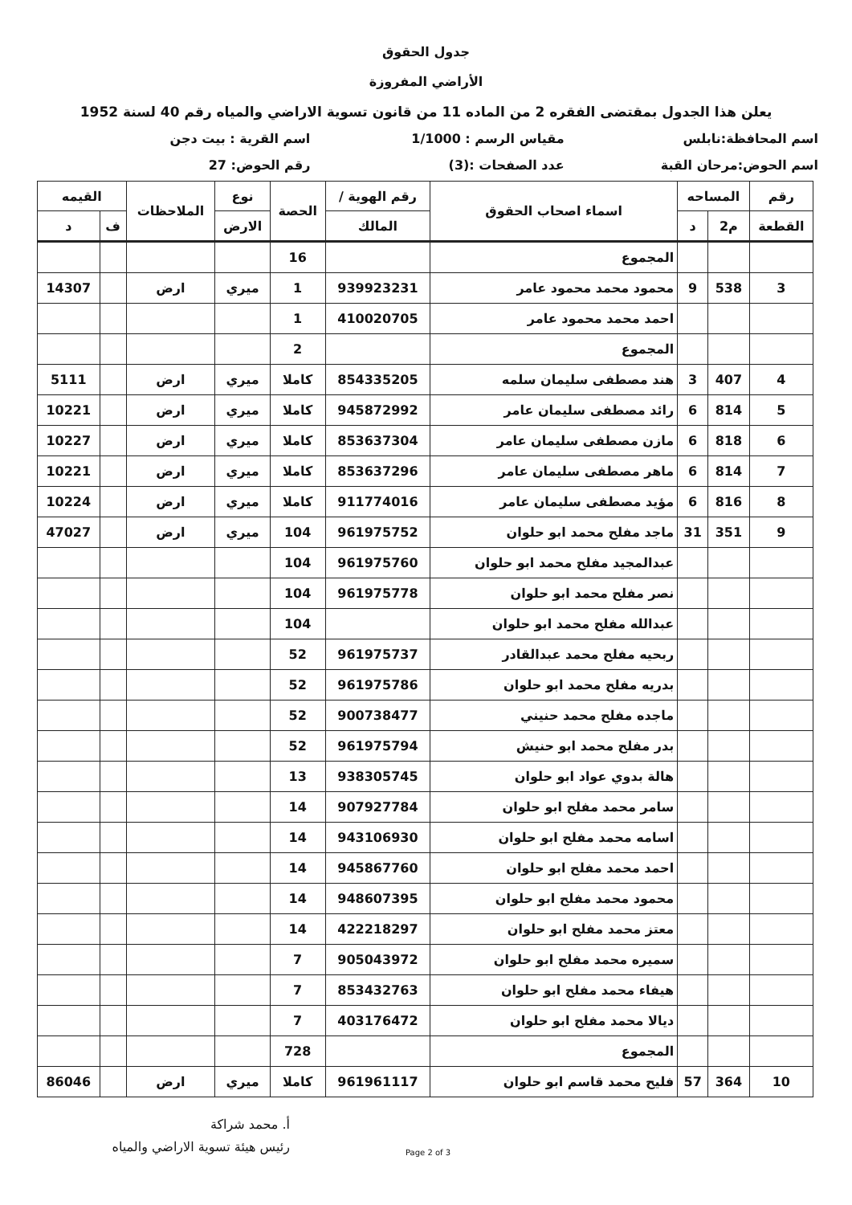جدول الحقوق
الأراضي المفروزة
يعلن هذا الجدول بمقتضى الفقره 2 من الماده 11 من قانون تسوية الاراضي والمياه رقم 40 لسنة 1952
اسم المحافظة:نابلس مقياس الرسم : 1/1000 اسم القرية : بيت دجن
اسم الحوض:مرحان القبة عدد الصفحات :(3) رقم الحوض: 27
| رقم | المساحه | | اسماء اصحاب الحقوق | رقم الهوية / | الحصة | نوع | الملاحظات | القيمه | |
| --- | --- | --- | --- | --- | --- | --- | --- | --- | --- |
| القطعة | م2 | د | | المالك | | الارض | | ف | د |
| | | | المجموع | | 16 | | | | |
| 3 | 538 | 9 | محمود محمد محمود عامر | 939923231 | 1 | ميري | ارض | | 14307 |
| | | | احمد محمد محمود عامر | 410020705 | 1 | | | | |
| | | | المجموع | | 2 | | | | |
| 4 | 407 | 3 | هند مصطفى سليمان سلمه | 854335205 | كاملا | ميري | ارض | | 5111 |
| 5 | 814 | 6 | رائد مصطفى سليمان عامر | 945872992 | كاملا | ميري | ارض | | 10221 |
| 6 | 818 | 6 | مازن مصطفى سليمان عامر | 853637304 | كاملا | ميري | ارض | | 10227 |
| 7 | 814 | 6 | ماهر مصطفى سليمان عامر | 853637296 | كاملا | ميري | ارض | | 10221 |
| 8 | 816 | 6 | مؤيد مصطفى سليمان عامر | 911774016 | كاملا | ميري | ارض | | 10224 |
| 9 | 351 | 31 | ماجد مفلح محمد ابو حلوان | 961975752 | 104 | ميري | ارض | | 47027 |
| | | | عبدالمجيد مفلح محمد ابو حلوان | 961975760 | 104 | | | | |
| | | | نصر مفلح محمد ابو حلوان | 961975778 | 104 | | | | |
| | | | عبدالله مفلح محمد ابو حلوان | | 104 | | | | |
| | | | ربحيه مفلح محمد عبدالقادر | 961975737 | 52 | | | | |
| | | | بدريه مفلح محمد ابو حلوان | 961975786 | 52 | | | | |
| | | | ماجده مفلح محمد حنيني | 900738477 | 52 | | | | |
| | | | بدر مفلح محمد ابو حنيش | 961975794 | 52 | | | | |
| | | | هالة بدوي عواد ابو حلوان | 938305745 | 13 | | | | |
| | | | سامر محمد مفلح ابو حلوان | 907927784 | 14 | | | | |
| | | | اسامه محمد مفلح ابو حلوان | 943106930 | 14 | | | | |
| | | | احمد محمد مفلح ابو حلوان | 945867760 | 14 | | | | |
| | | | محمود محمد مفلح ابو حلوان | 948607395 | 14 | | | | |
| | | | معتز محمد مفلح ابو حلوان | 422218297 | 14 | | | | |
| | | | سميره محمد مفلح ابو حلوان | 905043972 | 7 | | | | |
| | | | هيفاء محمد مفلح ابو حلوان | 853432763 | 7 | | | | |
| | | | ديالا محمد مفلح ابو حلوان | 403176472 | 7 | | | | |
| | | | المجموع | | 728 | | | | |
| 10 | 364 | 57 | فليح محمد قاسم ابو حلوان | 961961117 | كاملا | ميري | ارض | | 86046 |
أ. محمد شراكة
رئيس هيئة تسوية الاراضي والمياه
Page 2 of 3